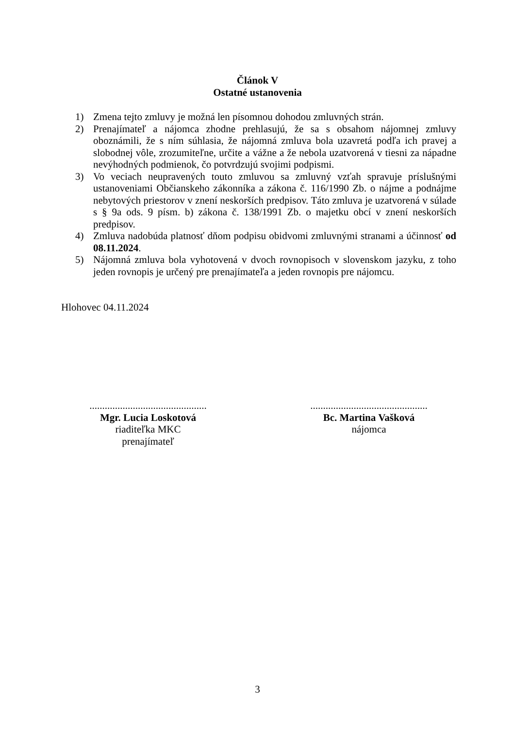Článok V
Ostatné ustanovenia
1) Zmena tejto zmluvy je možná len písomnou dohodou zmluvných strán.
2) Prenajímateľ a nájomca zhodne prehlasujú, že sa s obsahom nájomnej zmluvy oboznámili, že s ním súhlasia, že nájomná zmluva bola uzavretá podľa ich pravej a slobodnej vôle, zrozumiteľne, určite a vážne a že nebola uzatvorená v tiesni za nápadne nevýhodných podmienok, čo potvrdzujú svojimi podpismi.
3) Vo veciach neupravených touto zmluvou sa zmluvný vzťah spravuje príslušnými ustanoveniami Občianskeho zákonníka a zákona č. 116/1990 Zb. o nájme a podnájme nebytových priestorov v znení neskorších predpisov. Táto zmluva je uzatvorená v súlade s § 9a ods. 9 písm. b) zákona č. 138/1991 Zb. o majetku obcí v znení neskorších predpisov.
4) Zmluva nadobúda platnosť dňom podpisu obidvomi zmluvnými stranami a účinnosť od 08.11.2024.
5) Nájomná zmluva bola vyhotovená v dvoch rovnopisoch v slovenskom jazyku, z toho jeden rovnopis je určený pre prenajímateľa a jeden rovnopis pre nájomcu.
Hlohovec 04.11.2024
..............................................
Mgr. Lucia Loskotová
riaditeľka MKC
prenajímateľ
..............................................
Bc. Martina Vašková
nájomca
3